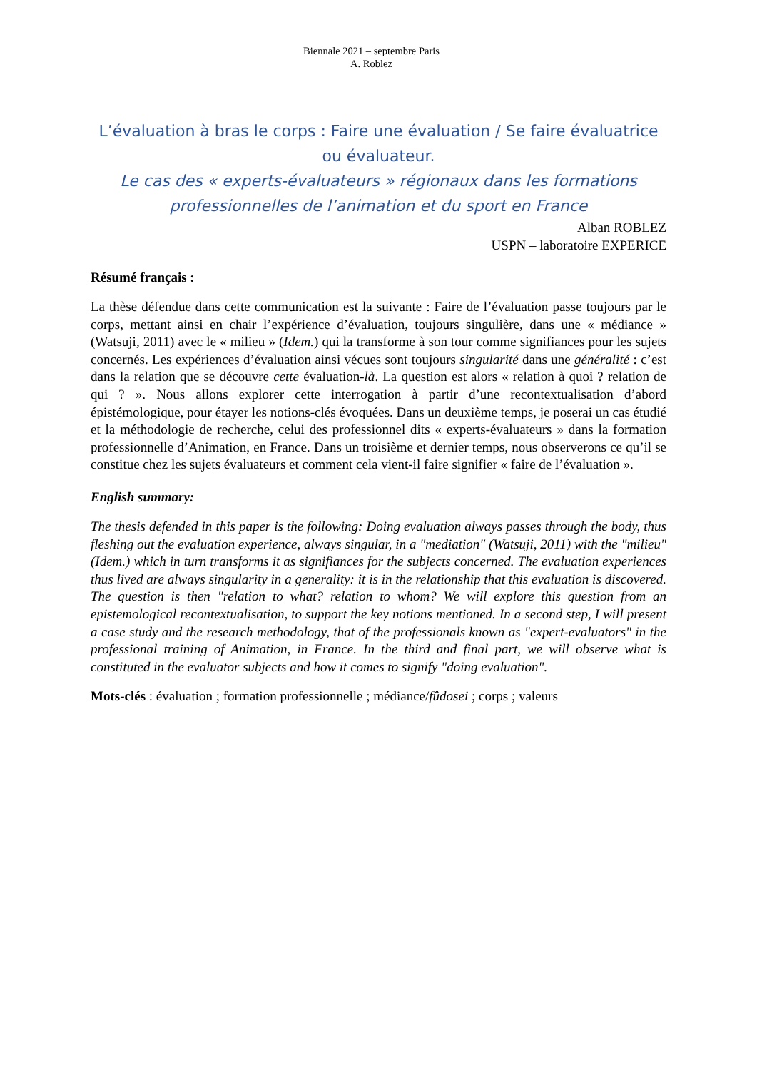Biennale 2021 – septembre Paris
A. Roblez
L’évaluation à bras le corps : Faire une évaluation / Se faire évaluatrice ou évaluateur.
Le cas des « experts-évaluateurs » régionaux dans les formations professionnelles de l’animation et du sport en France
Alban ROBLEZ
USPN – laboratoire EXPERICE
Résumé français :
La thèse défendue dans cette communication est la suivante : Faire de l’évaluation passe toujours par le corps, mettant ainsi en chair l’expérience d’évaluation, toujours singulière, dans une « médiance » (Watsuji, 2011) avec le « milieu » (Idem.) qui la transforme à son tour comme signifiances pour les sujets concernés. Les expériences d’évaluation ainsi vécues sont toujours singularité dans une généralité : c’est dans la relation que se découvre cette évaluation-là. La question est alors « relation à quoi ? relation de qui ? ». Nous allons explorer cette interrogation à partir d’une recontextualisation d’abord épistémologique, pour étayer les notions-clés évoquées. Dans un deuxième temps, je poserai un cas étudié et la méthodologie de recherche, celui des professionnel dits « experts-évaluateurs » dans la formation professionnelle d’Animation, en France. Dans un troisième et dernier temps, nous observerons ce qu’il se constitue chez les sujets évaluateurs et comment cela vient-il faire signifier « faire de l’évaluation ».
English summary:
The thesis defended in this paper is the following: Doing evaluation always passes through the body, thus fleshing out the evaluation experience, always singular, in a "mediation" (Watsuji, 2011) with the "milieu" (Idem.) which in turn transforms it as signifiances for the subjects concerned. The evaluation experiences thus lived are always singularity in a generality: it is in the relationship that this evaluation is discovered. The question is then "relation to what? relation to whom? We will explore this question from an epistemological recontextualisation, to support the key notions mentioned. In a second step, I will present a case study and the research methodology, that of the professionals known as "expert-evaluators" in the professional training of Animation, in France. In the third and final part, we will observe what is constituted in the evaluator subjects and how it comes to signify "doing evaluation".
Mots-clés : évaluation ; formation professionnelle ; médiance/fûdosei ; corps ; valeurs